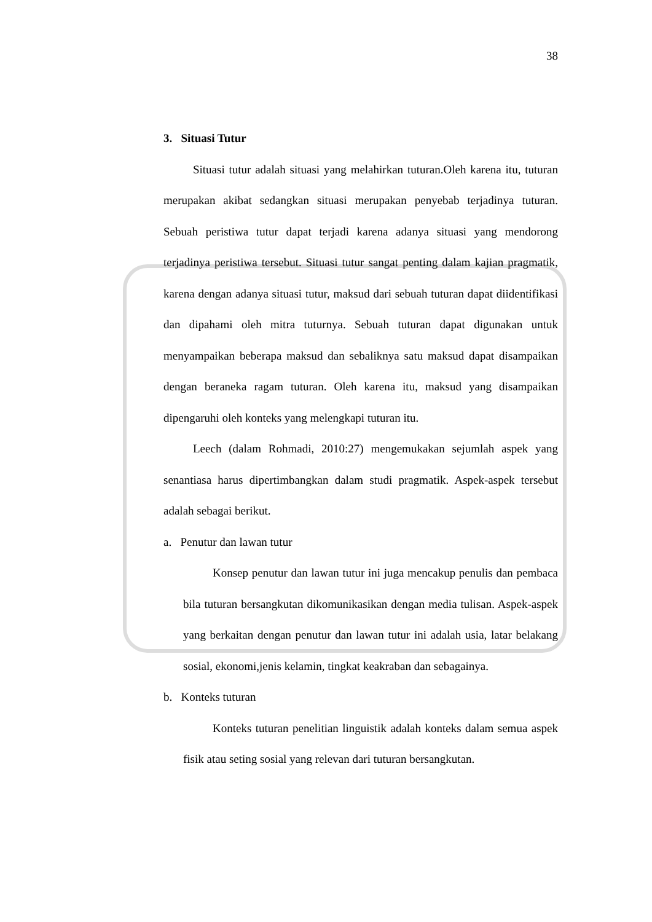38
3. Situasi Tutur
Situasi tutur adalah situasi yang melahirkan tuturan.Oleh karena itu, tuturan merupakan akibat sedangkan situasi merupakan penyebab terjadinya tuturan. Sebuah peristiwa tutur dapat terjadi karena adanya situasi yang mendorong terjadinya peristiwa tersebut. Situasi tutur sangat penting dalam kajian pragmatik, karena dengan adanya situasi tutur, maksud dari sebuah tuturan dapat diidentifikasi dan dipahami oleh mitra tuturnya. Sebuah tuturan dapat digunakan untuk menyampaikan beberapa maksud dan sebaliknya satu maksud dapat disampaikan dengan beraneka ragam tuturan. Oleh karena itu, maksud yang disampaikan dipengaruhi oleh konteks yang melengkapi tuturan itu.
Leech (dalam Rohmadi, 2010:27) mengemukakan sejumlah aspek yang senantiasa harus dipertimbangkan dalam studi pragmatik. Aspek-aspek tersebut adalah sebagai berikut.
a. Penutur dan lawan tutur
Konsep penutur dan lawan tutur ini juga mencakup penulis dan pembaca bila tuturan bersangkutan dikomunikasikan dengan media tulisan. Aspek-aspek yang berkaitan dengan penutur dan lawan tutur ini adalah usia, latar belakang sosial, ekonomi,jenis kelamin, tingkat keakraban dan sebagainya.
b. Konteks tuturan
Konteks tuturan penelitian linguistik adalah konteks dalam semua aspek fisik atau seting sosial yang relevan dari tuturan bersangkutan.